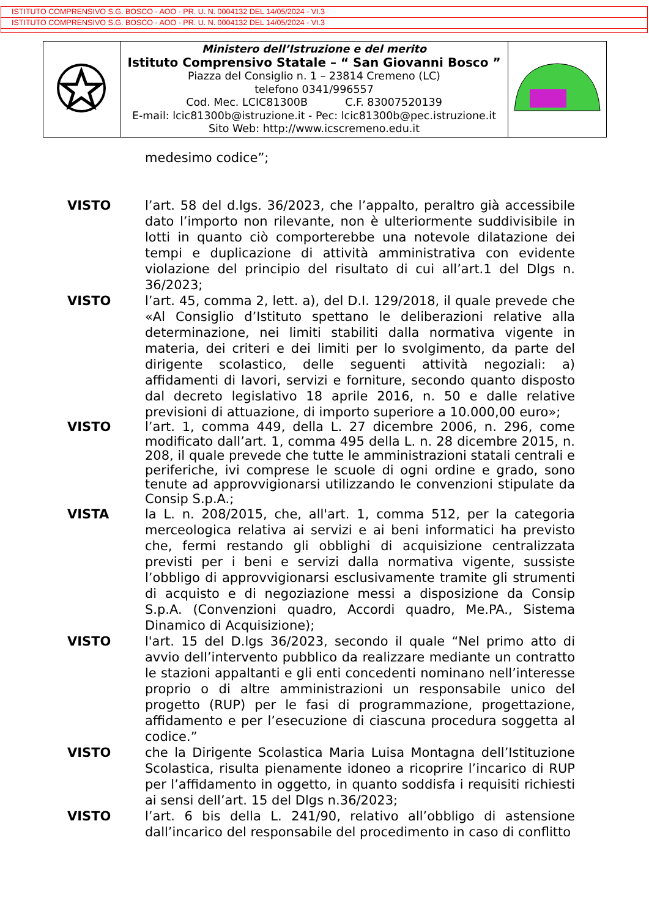ISTITUTO COMPRENSIVO S.G. BOSCO - AOO - PR. U. N. 0004132 DEL 14/05/2024 - VI.3
ISTITUTO COMPRENSIVO S.G. BOSCO - AOO - PR. U. N. 0004132 DEL 14/05/2024 - VI.3
Ministero dell’Istruzione e del merito
Istituto Comprensivo Statale – “ San Giovanni Bosco ”
Piazza del Consiglio n. 1 – 23814 Cremeno (LC)
telefono 0341/996557
Cod. Mec. LCIC81300B C.F. 83007520139
E-mail: lcic81300b@istruzione.it - Pec: lcic81300b@pec.istruzione.it
Sito Web: http://www.icscremeno.edu.it
medesimo codice”;
VISTO l’art. 58 del d.lgs. 36/2023, che l’appalto, peraltro già accessibile dato l’importo non rilevante, non è ulteriormente suddivisibile in lotti in quanto ciò comporterebbe una notevole dilatazione dei tempi e duplicazione di attività amministrativa con evidente violazione del principio del risultato di cui all’art.1 del Dlgs n. 36/2023;
VISTO l’art. 45, comma 2, lett. a), del D.I. 129/2018, il quale prevede che «Al Consiglio d’Istituto spettano le deliberazioni relative alla determinazione, nei limiti stabiliti dalla normativa vigente in materia, dei criteri e dei limiti per lo svolgimento, da parte del dirigente scolastico, delle seguenti attività negoziali: a) affidamenti di lavori, servizi e forniture, secondo quanto disposto dal decreto legislativo 18 aprile 2016, n. 50 e dalle relative previsioni di attuazione, di importo superiore a 10.000,00 euro»;
VISTO l’art. 1, comma 449, della L. 27 dicembre 2006, n. 296, come modificato dall’art. 1, comma 495 della L. n. 28 dicembre 2015, n. 208, il quale prevede che tutte le amministrazioni statali centrali e periferiche, ivi comprese le scuole di ogni ordine e grado, sono tenute ad approvvigionarsi utilizzando le convenzioni stipulate da Consip S.p.A.;
VISTA la L. n. 208/2015, che, all'art. 1, comma 512, per la categoria merceologica relativa ai servizi e ai beni informatici ha previsto che, fermi restando gli obblighi di acquisizione centralizzata previsti per i beni e servizi dalla normativa vigente, sussiste l’obbligo di approvvigionarsi esclusivamente tramite gli strumenti di acquisto e di negoziazione messi a disposizione da Consip S.p.A. (Convenzioni quadro, Accordi quadro, Me.PA., Sistema Dinamico di Acquisizione);
VISTO l'art. 15 del D.lgs 36/2023, secondo il quale “Nel primo atto di avvio dell’intervento pubblico da realizzare mediante un contratto le stazioni appaltanti e gli enti concedenti nominano nell’interesse proprio o di altre amministrazioni un responsabile unico del progetto (RUP) per le fasi di programmazione, progettazione, affidamento e per l’esecuzione di ciascuna procedura soggetta al codice.”
VISTO che la Dirigente Scolastica Maria Luisa Montagna dell’Istituzione Scolastica, risulta pienamente idoneo a ricoprire l’incarico di RUP per l’affidamento in oggetto, in quanto soddisfa i requisiti richiesti ai sensi dell’art. 15 del Dlgs n.36/2023;
VISTO l’art. 6 bis della L. 241/90, relativo all’obbligo di astensione dall’incarico del responsabile del procedimento in caso di conflitto